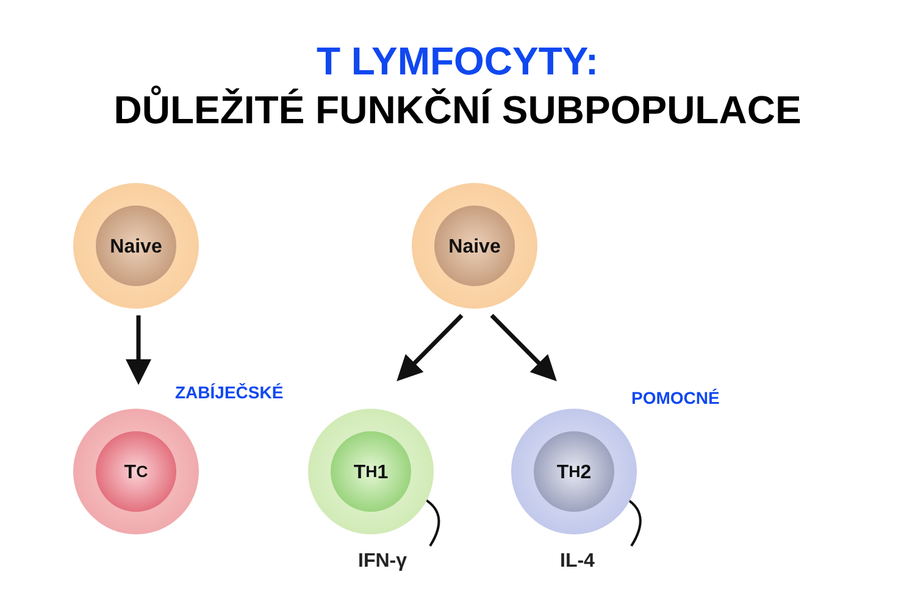T LYMFOCYTY:
DŮLEŽITÉ FUNKČNÍ SUBPOPULACE
Naive Naive
ZABÍJEČSKÉ POMOCNÉ
T<sub>C</sub> T<sub>H</sub>1 T<sub>H</sub>2
IFN-γ IL-4